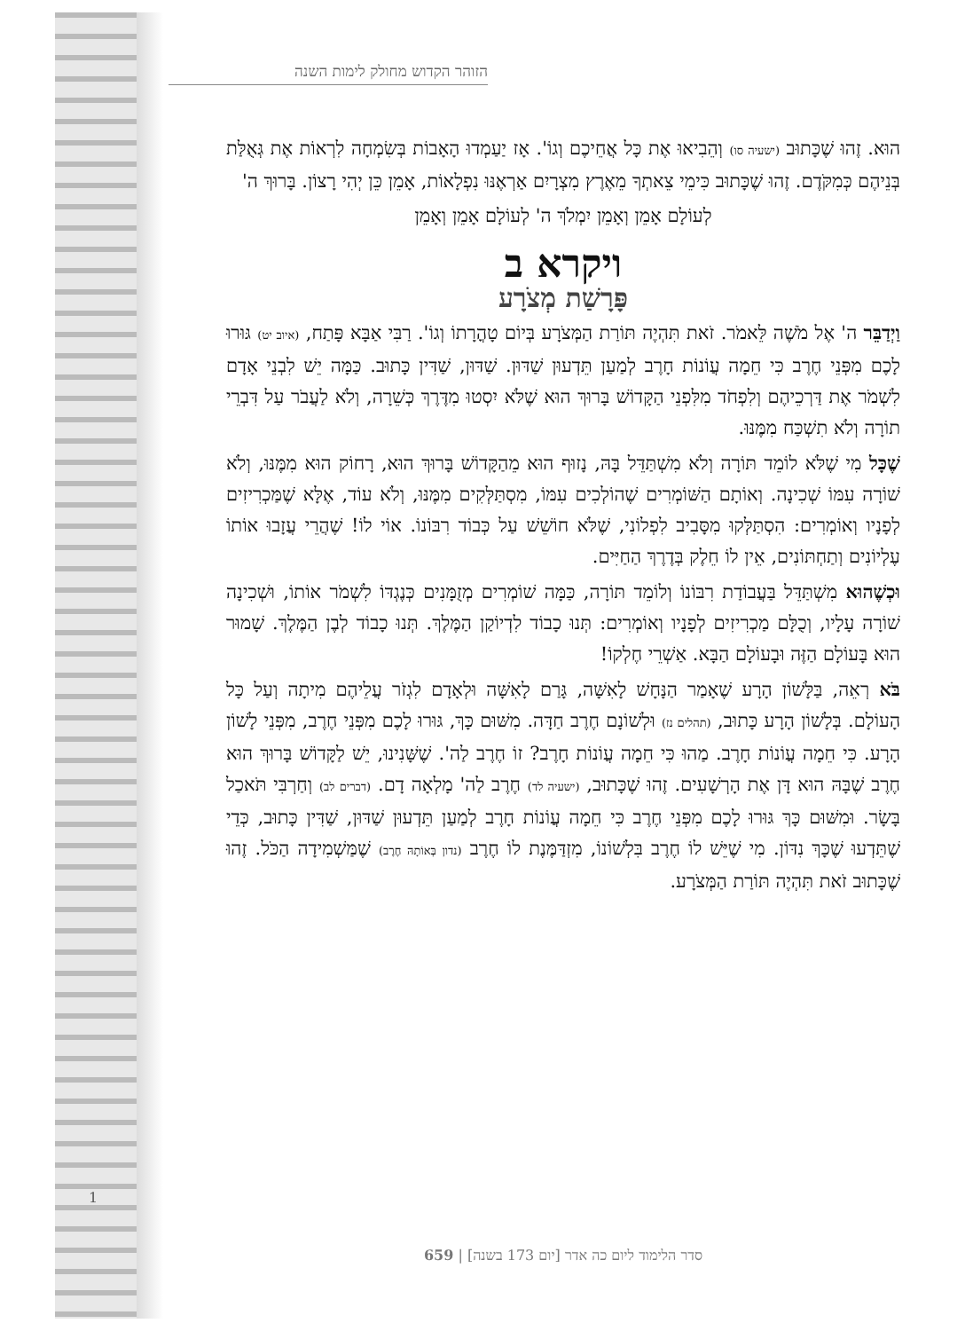הזוהר הקדוש מחולק לימות השנה
הוּא. זֶהוּ שֶׁכָּתוּב (ישעיה סו) וְהֵבִיאוּ אֶת כָּל אֲחֵיכֶם וְגוֹ'. אָז יַעַמְדוּ הָאָבוֹת בְּשִׂמְחָה לִרְאוֹת אֶת גְּאֻלַּת בְּנֵיהֶם כְּמִקֹּדֶם. זֶהוּ שֶׁכָּתוּב כִּימֵי צֵאתְךָ מֵאֶרֶץ מִצְרָיִם אַרְאֶנּוּ נִפְלָאוֹת, אָמֵן כֵּן יְהִי רָצוֹן. בָּרוּךְ ה'
לְעוֹלָם אָמֵן וְאָמֵן יִמְלֹךְ ה' לְעוֹלָם אָמֵן וְאָמֵן
ויקרא ב
פָּרָשַׁת מְצֹרָע
וַיְדַבֵּר ה' אֶל מֹשֶׁה לֵּאמֹר. זֹאת תִּהְיֶה תּוֹרַת הַמְּצֹרָע בְּיוֹם טָהֳרָתוֹ וְגוֹ'. רַבִּי אַבָּא פָּתַח, (איוב יט) גּוּרוּ לָכֶם מִפְּנֵי חֶרֶב כִּי חֵמָה עֲוֹנוֹת חָרֶב לְמַעַן תֵּדְעוּן שַׁדּוּן. שַׁדּוּן, שַׁדִּין כָּתוּב. כַּמָּה יֵשׁ לִבְנֵי אָדָם לִשְׁמֹר אֶת דַּרְכֵיהֶם וְלִפְחֹד מִלִּפְנֵי הַקָּדוֹשׁ בָּרוּךְ הוּא שֶׁלֹּא יִסְטוּ מִדֶּרֶךְ כְּשֵׁרָה, וְלֹא לַעֲבֹר עַל דִּבְרֵי תוֹרָה וְלֹא תִשְׁכַּח מִמֶּנּוּ.
שֶׁכָּל מִי שֶׁלֹּא לוֹמֵד תּוֹרָה וְלֹא מִשְׁתַּדֵּל בָּהּ, נָזוּף הוּא מֵהַקָּדוֹשׁ בָּרוּךְ הוּא, רָחוֹק הוּא מִמֶּנּוּ, וְלֹא שׁוֹרָה עִמּוֹ שְׁכִינָה. וְאוֹתָם הַשּׁוֹמְרִים שֶׁהוֹלְכִים עִמּוֹ, מִסְתַּלְּקִים מִמֶּנּוּ, וְלֹא עוֹד, אֶלָּא שֶׁמַּכְרִיזִים לְפָנָיו וְאוֹמְרִים: הִסְתַּלְּקוּ מִסָּבִיב לִפְלוֹנִי, שֶׁלֹּא חוֹשֵׁשׁ עַל כְּבוֹד רִבּוֹנוֹ. אוֹי לוֹ! שֶׁהֲרֵי עֲזָבוּ אוֹתוֹ עֶלְיוֹנִים וְתַחְתּוֹנִים, אֵין לוֹ חֵלֶק בְּדֶרֶךְ הַחַיִּים.
וּכְשֶׁהוּא מִשְׁתַּדֵּל בַּעֲבוֹדַת רִבּוֹנוֹ וְלוֹמֵד תּוֹרָה, כַּמָּה שׁוֹמְרִים מְזֻמָּנִים כְּנֶגְדּוֹ לִשְׁמֹר אוֹתוֹ, וּשְׁכִינָה שׁוֹרָה עָלָיו, וְכֻלָּם מַכְרִיזִים לְפָנָיו וְאוֹמְרִים: תְּנוּ כָבוֹד לִדְיוֹקַן הַמֶּלֶךְ. תְּנוּ כָבוֹד לְבֶן הַמֶּלֶךְ. שָׁמוּר הוּא בָּעוֹלָם הַזֶּה וּבָעוֹלָם הַבָּא. אַשְׁרֵי חֶלְקוֹ!
בֹּא רְאֵה, בַּלָּשׁוֹן הָרָע שֶׁאָמַר הַנָּחָשׁ לָאִשָּׁה, גָּרַם לָאִשָּׁה וּלְאָדָם לִגְזֹר עֲלֵיהֶם מִיתָה וְעַל כָּל הָעוֹלָם. בְּלָשׁוֹן הָרָע כָּתוּב, (תהלים נז) וּלְשׁוֹנָם חֶרֶב חַדָּה. מִשּׁוּם כָּךְ, גּוּרוּ לָכֶם מִפְּנֵי חֶרֶב, מִפְּנֵי לָשׁוֹן הָרָע. כִּי חֵמָה עֲוֹנוֹת חָרֶב. מַהוּ כִּי חֵמָה עֲוֹנוֹת חָרֶב? זוֹ חֶרֶב לַה'. שֶׁשָּׁנִינוּ, יֵשׁ לַקָּדוֹשׁ בָּרוּךְ הוּא חֶרֶב שֶׁבָּהּ הוּא דָּן אֶת הָרְשָׁעִים. זֶהוּ שֶׁכָּתוּב, (ישעיה לד) חֶרֶב לַה' מָלְאָה דָם. (דברים לב) וְחַרְבִּי תֹּאכַל בָּשָׂר. וּמִשּׁוּם כָּךְ גּוּרוּ לָכֶם מִפְּנֵי חֶרֶב כִּי חֵמָה עֲוֹנוֹת חָרֶב לְמַעַן תֵּדְעוּן שַׁדּוּן, שַׁדִּין כָּתוּב, כְּדֵי שֶׁתֵּדְעוּ שֶׁכָּךְ נִדּוֹן. מִי שֶׁיֵּשׁ לוֹ חֶרֶב בִּלְשׁוֹנוֹ, מִזְדַּמֶּנֶת לוֹ חֶרֶב (נדון בְּאוֹתָהּ חֶרֶב) שֶׁמַּשְׁמִידָה הַכֹּל. זֶהוּ שֶׁכָּתוּב זֹאת תִּהְיֶה תּוֹרַת הַמְּצֹרָע.
1
סדר הלימוד ליום כה אדר [יום 173 בשנה] | 659